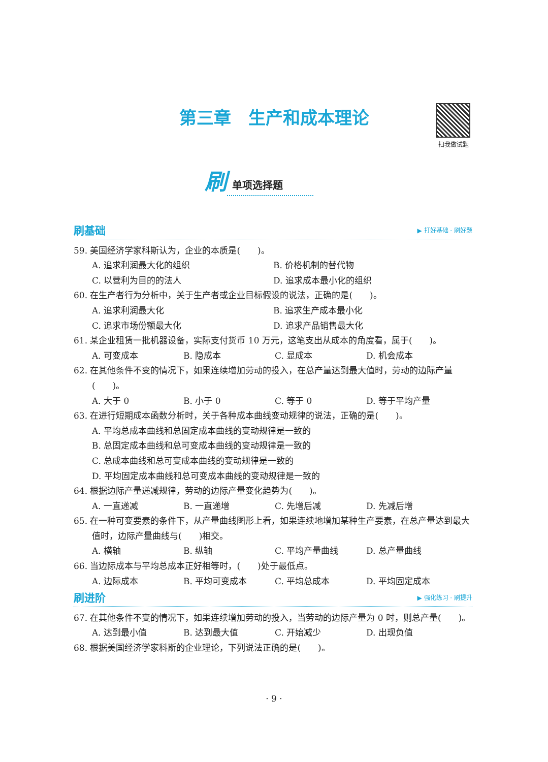第三章　生产和成本理论 扫我做试题
刷单项选择题
刷基础 ▶ 打好基础 · 刷好题
59. 美国经济学家科斯认为，企业的本质是(　　)。
A. 追求利润最大化的组织 B. 价格机制的替代物
C. 以营利为目的的法人 D. 追求成本最小化的组织
60. 在生产者行为分析中，关于生产者或企业目标假设的说法，正确的是(　　)。
A. 追求利润最大化 B. 追求生产成本最小化
C. 追求市场份额最大化 D. 追求产品销售最大化
61. 某企业租赁一批机器设备，实际支付货币 10 万元，这笔支出从成本的角度看，属于(　　)。
A. 可变成本 B. 隐成本 C. 显成本 D. 机会成本
62. 在其他条件不变的情况下，如果连续增加劳动的投入，在总产量达到最大值时，劳动的边际产量(　　)。
A. 大于 0 B. 小于 0 C. 等于 0 D. 等于平均产量
63. 在进行短期成本函数分析时，关于各种成本曲线变动规律的说法，正确的是(　　)。
A. 平均总成本曲线和总固定成本曲线的变动规律是一致的
B. 总固定成本曲线和总可变成本曲线的变动规律是一致的
C. 总成本曲线和总可变成本曲线的变动规律是一致的
D. 平均固定成本曲线和总可变成本曲线的变动规律是一致的
64. 根据边际产量递减规律，劳动的边际产量变化趋势为(　　)。
A. 一直递减 B. 一直递增 C. 先增后减 D. 先减后增
65. 在一种可变要素的条件下，从产量曲线图形上看，如果连续地增加某种生产要素，在总产量达到最大值时，边际产量曲线与(　　)相交。
A. 横轴 B. 纵轴 C. 平均产量曲线 D. 总产量曲线
66. 当边际成本与平均总成本正好相等时，(　　)处于最低点。
A. 边际成本 B. 平均可变成本 C. 平均总成本 D. 平均固定成本
刷进阶 ▶ 强化练习 · 刷提升
67. 在其他条件不变的情况下，如果连续增加劳动的投入，当劳动的边际产量为 0 时，则总产量(　　)。
A. 达到最小值 B. 达到最大值 C. 开始减少 D. 出现负值
68. 根据美国经济学家科斯的企业理论，下列说法正确的是(　　)。
· 9 ·